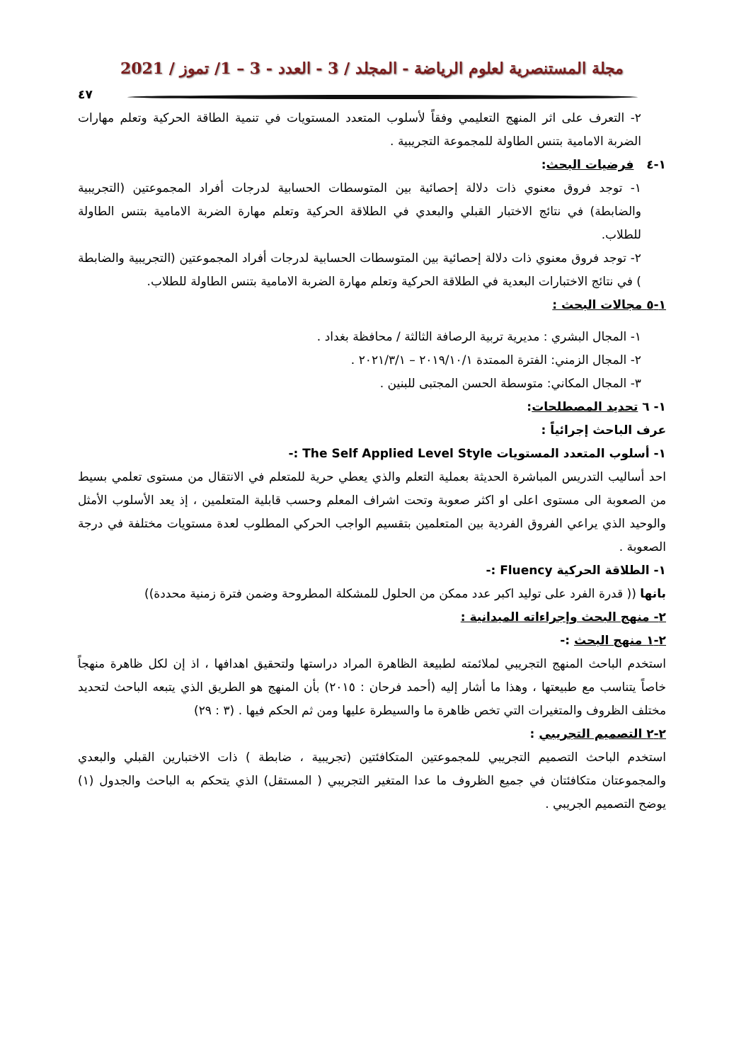مجلة المستنصرية لعلوم الرياضة - المجلد / 3 - العدد - 3 – 1/ تموز / 2021
٤٧
٢- التعرف على اثر المنهج التعليمي وفقاً لأسلوب المتعدد المستويات في تنمية الطاقة الحركية وتعلم مهارات الضربة الامامية بتنس الطاولة للمجموعة التجريبية .
١-٤ فرضيات البحث:
١- توجد فروق معنوي ذات دلالة إحصائية بين المتوسطات الحسابية لدرجات أفراد المجموعتين (التجريبية والضابطة) في نتائج الاختبار القبلي والبعدي في الطلاقة الحركية وتعلم مهارة الضربة الامامية بتنس الطاولة للطلاب.
٢- توجد فروق معنوي ذات دلالة إحصائية بين المتوسطات الحسابية لدرجات أفراد المجموعتين (التجريبية والضابطة ) في نتائج الاختبارات البعدية في الطلاقة الحركية وتعلم مهارة الضربة الامامية بتنس الطاولة للطلاب.
١-٥ مجالات البحث :
١- المجال البشري : مديرية تربية الرصافة الثالثة / محافظة بغداد .
٢- المجال الزمني: الفترة الممتدة ٢٠١٩/١٠/١ – ٢٠٢١/٣/١ .
٣- المجال المكاني: متوسطة الحسن المجتبى للبنين .
١- ٦ تحديد المصطلحات:
عرف الباحث إجرائياً :
١- أسلوب المتعدد المستويات The Self Applied Level Style :-
احد أساليب التدريس المباشرة الحديثة بعملية التعلم والذي يعطي حرية للمتعلم في الانتقال من مستوى تعلمي بسيط من الصعوبة الى مستوى اعلى او اكثر صعوبة وتحت اشراف المعلم وحسب قابلية المتعلمين ، إذ يعد الأسلوب الأمثل والوحيد الذي يراعي الفروق الفردية بين المتعلمين بتقسيم الواجب الحركي المطلوب لعدة مستويات مختلفة في درجة الصعوبة .
١- الطلاقة الحركية Fluency :-
بانها (( قدرة الفرد على توليد اكبر عدد ممكن من الحلول للمشكلة المطروحة وضمن فترة زمنية محددة))
٢- منهج البحث وإجراءاته الميدانية :
٢-١ منهج البحث :-
استخدم الباحث المنهج التجريبي لملائمته لطبيعة الظاهرة المراد دراستها ولتحقيق اهدافها ، اذ إن لكل ظاهرة منهجاً خاصاً يتناسب مع طبيعتها ، وهذا ما أشار إليه (أحمد فرحان : ٢٠١٥) بأن المنهج هو الطريق الذي يتبعه الباحث لتحديد مختلف الظروف والمتغيرات التي تخص ظاهرة ما والسيطرة عليها ومن ثم الحكم فيها . (٣ : ٢٩)
٢-٢ التصميم التجريبي :
استخدم الباحث التصميم التجريبي للمجموعتين المتكافئتين (تجريبية ، ضابطة ) ذات الاختبارين القبلي والبعدي والمجموعتان متكافئتان في جميع الظروف ما عدا المتغير التجريبي ( المستقل) الذي يتحكم به الباحث والجدول (١) يوضح التصميم الجريبي .